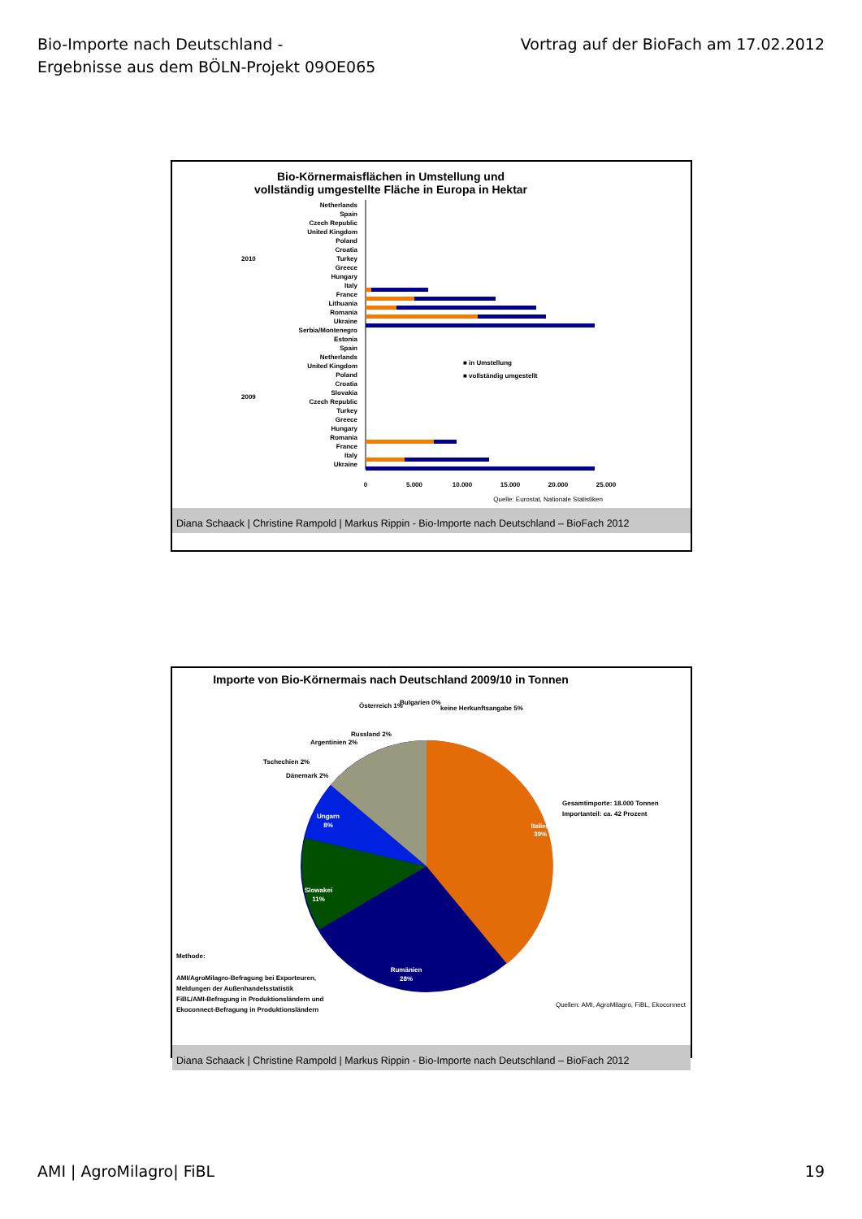Bio-Importe nach Deutschland -
Ergebnisse aus dem BÖLN-Projekt 09OE065
Vortrag auf der BioFach am 17.02.2012
Bio-Körnermaisflächen in Umstellung und
vollständig umgestellte Fläche in Europa in Hektar
Netherlands
Spain
Czech Republic
United Kingdom
Poland
Croatia
Turkey
Greece
Hungary
Italy
France
Lithuania
Romania
Ukraine
Serbia/Montenegro
Estonia
Spain
Netherlands
United Kingdom
Poland
Croatia
Slovakia
Czech Republic
Turkey
Greece
Hungary
Romania
France
Italy
Ukraine
2010
2009
0
5.000
10.000
15.000
20.000
25.000
■ in Umstellung
■ vollständig umgestellt
Quelle: Eurostat, Nationale Statistiken
Diana Schaack | Christine Rampold | Markus Rippin - Bio-Importe nach Deutschland – BioFach 2012
Importe von Bio-Körnermais nach Deutschland 2009/10 in Tonnen
Italien
39%
Rumänien
28%
Slowakei
11%
Ungarn
8%
Österreich 1%
Bulgarien 0%
keine Herkunftsangabe 5%
Russland 2%
Argentinien 2%
Tschechien 2%
Dänemark 2%
Gesamtimporte: 18.000 Tonnen
Importanteil: ca. 42 Prozent
Methode:
AMI/AgroMilagro-Befragung bei Exporteuren,
Meldungen der Außenhandelsstatistik
FiBL/AMI-Befragung in Produktionsländern und
Ekoconnect-Befragung in Produktionsländern
Quellen: AMI, AgroMilagro, FiBL, Ekoconnect
Diana Schaack | Christine Rampold | Markus Rippin - Bio-Importe nach Deutschland – BioFach 2012
AMI | AgroMilagro| FiBL 19